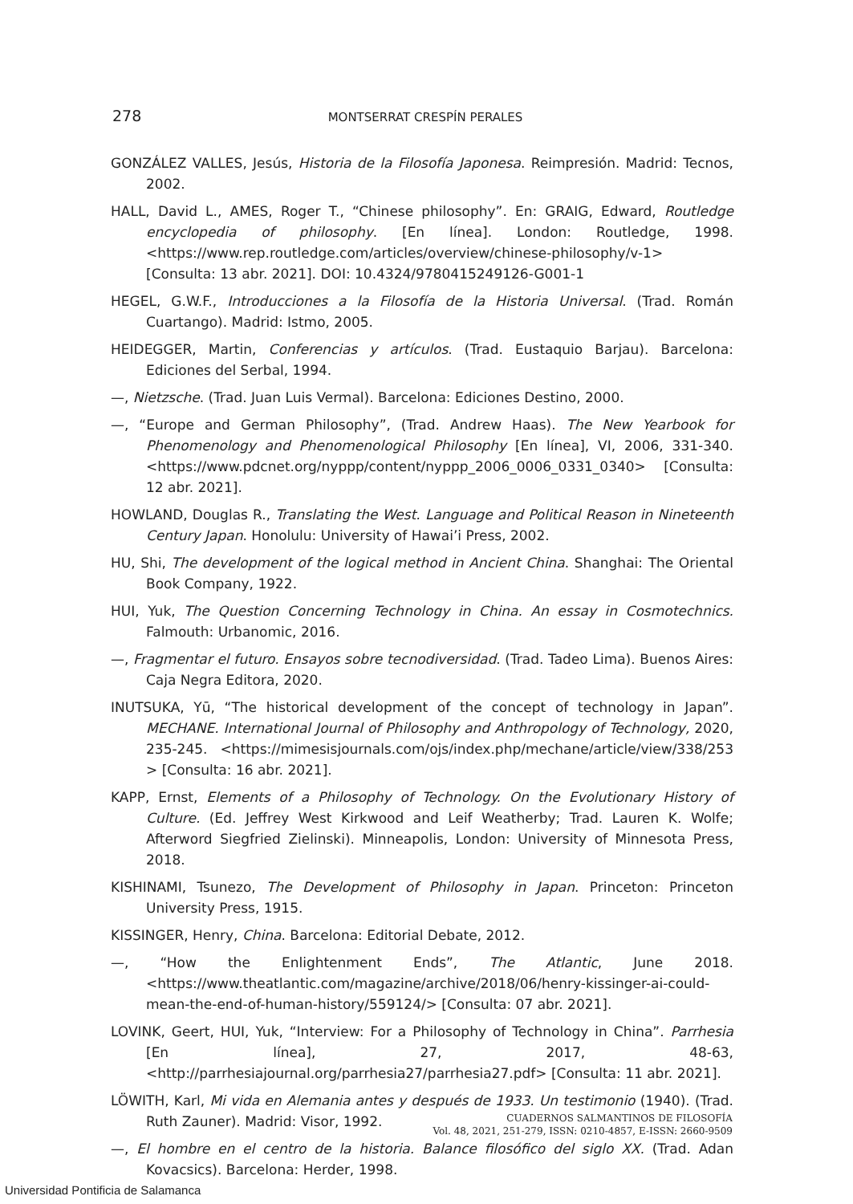278 MONTSERRAT CRESPÍN PERALES
GONZÁLEZ VALLES, Jesús, Historia de la Filosofía Japonesa. Reimpresión. Madrid: Tecnos, 2002.
HALL, David L., AMES, Roger T., “Chinese philosophy”. En: GRAIG, Edward, Routledge encyclopedia of philosophy. [En línea]. London: Routledge, 1998.<https://www.rep.routledge.com/articles/overview/chinese-philosophy/v-1> [Consulta: 13 abr. 2021]. DOI: 10.4324/9780415249126-G001-1
HEGEL, G.W.F., Introducciones a la Filosofía de la Historia Universal. (Trad. Román Cuartango). Madrid: Istmo, 2005.
HEIDEGGER, Martin, Conferencias y artículos. (Trad. Eustaquio Barjau). Barcelona: Ediciones del Serbal, 1994.
—, Nietzsche. (Trad. Juan Luis Vermal). Barcelona: Ediciones Destino, 2000.
—, “Europe and German Philosophy”, (Trad. Andrew Haas). The New Yearbook for Phenomenology and Phenomenological Philosophy [En línea], VI, 2006, 331-340. <https://www.pdcnet.org/nyppp/content/nyppp_2006_0006_0331_0340> [Consulta: 12 abr. 2021].
HOWLAND, Douglas R., Translating the West. Language and Political Reason in Nineteenth Century Japan. Honolulu: University of Hawai’i Press, 2002.
HU, Shi, The development of the logical method in Ancient China. Shanghai: The Oriental Book Company, 1922.
HUI, Yuk, The Question Concerning Technology in China. An essay in Cosmotechnics. Falmouth: Urbanomic, 2016.
—, Fragmentar el futuro. Ensayos sobre tecnodiversidad. (Trad. Tadeo Lima). Buenos Aires: Caja Negra Editora, 2020.
INUTSUKA, Yū, “The historical development of the concept of technology in Japan”. MECHANE. International Journal of Philosophy and Anthropology of Technology, 2020, 235-245. <https://mimesisjournals.com/ojs/index.php/mechane/article/view/338/253 > [Consulta: 16 abr. 2021].
KAPP, Ernst, Elements of a Philosophy of Technology. On the Evolutionary History of Culture. (Ed. Jeffrey West Kirkwood and Leif Weatherby; Trad. Lauren K. Wolfe; Afterword Siegfried Zielinski). Minneapolis, London: University of Minnesota Press, 2018.
KISHINAMI, Tsunezo, The Development of Philosophy in Japan. Princeton: Princeton University Press, 1915.
KISSINGER, Henry, China. Barcelona: Editorial Debate, 2012.
—, “How the Enlightenment Ends”, The Atlantic, June 2018. <https://www.theatlantic.com/magazine/archive/2018/06/henry-kissinger-ai-could-mean-the-end-of-human-history/559124/> [Consulta: 07 abr. 2021].
LOVINK, Geert, HUI, Yuk, “Interview: For a Philosophy of Technology in China”. Parrhesia [En línea], 27, 2017, 48-63, <http://parrhesiajournal.org/parrhesia27/parrhesia27.pdf> [Consulta: 11 abr. 2021].
LÖWITH, Karl, Mi vida en Alemania antes y después de 1933. Un testimonio (1940). (Trad. Ruth Zauner). Madrid: Visor, 1992.
—, El hombre en el centro de la historia. Balance filosófico del siglo XX. (Trad. Adan Kovacsics). Barcelona: Herder, 1998.
CUADERNOS SALMANTINOS DE FILOSOFÍA
Vol. 48, 2021, 251-279, ISSN: 0210-4857, E-ISSN: 2660-9509
Universidad Pontificia de Salamanca